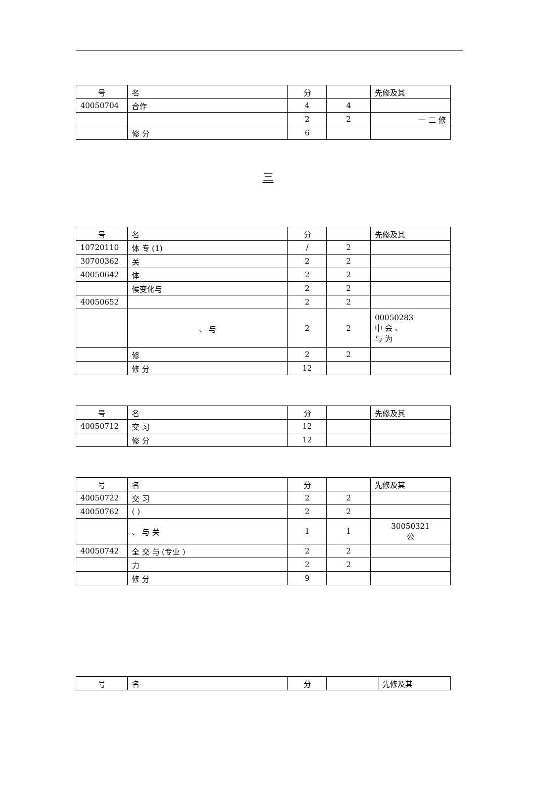| 号 | 名 | 分 | | 先修及其 |
| --- | --- | --- | --- | --- |
| 40050704 | 合作 | 4 | 4 | |
| | | 2 | 2 | 一 二 修 |
| | 修 分 | 6 | | |
三
| 号 | 名 | 分 | | 先修及其 |
| --- | --- | --- | --- | --- |
| 10720110 | 体 专 (1) | / | 2 | |
| 30700362 | 关 | 2 | 2 | |
| 40050642 | 体 | 2 | 2 | |
| | 候变化与 | 2 | 2 | |
| 40050652 | | 2 | 2 | |
| | 、 与 | 2 | 2 | 00050283 中 会 、 与 为 |
| | 修 | 2 | 2 | |
| | 修 分 | 12 | | |
| 号 | 名 | 分 | | 先修及其 |
| --- | --- | --- | --- | --- |
| 40050712 | 交 习 | 12 | | |
| | 修 分 | 12 | | |
| 号 | 名 | 分 | | 先修及其 |
| --- | --- | --- | --- | --- |
| 40050722 | 交 习 | 2 | 2 | |
| 40050762 | ( ) | 2 | 2 | |
| | 、 与 关 | 1 | 1 | 30050321 公 |
| 40050742 | 全 交 与 (专业 ) | 2 | 2 | |
| | 力 | 2 | 2 | |
| | 修 分 | 9 | | |
| 号 | 名 | 分 | | 先修及其 |
| --- | --- | --- | --- | --- |